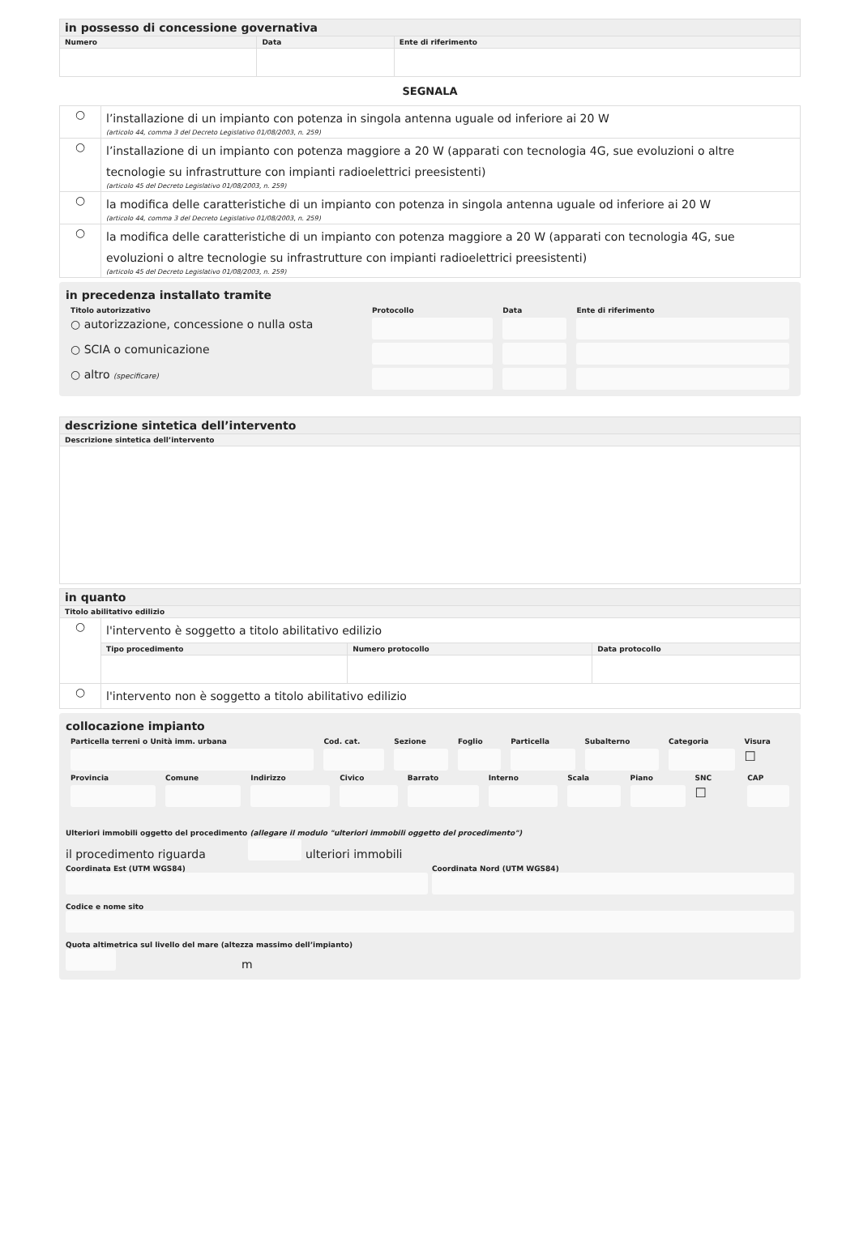| in possesso di concessione governativa | | |
| Numero | Data | Ente di riferimento |
SEGNALA
| ○ | l’installazione di un impianto con potenza in singola antenna uguale od inferiore ai 20 W (articolo 44, comma 3 del Decreto Legislativo 01/08/2003, n. 259) |
| ○ | l’installazione di un impianto con potenza maggiore a 20 W (apparati con tecnologia 4G, sue evoluzioni o altre tecnologie su infrastrutture con impianti radioelettrici preesistenti) (articolo 45 del Decreto Legislativo 01/08/2003, n. 259) |
| ○ | la modifica delle caratteristiche di un impianto con potenza in singola antenna uguale od inferiore ai 20 W (articolo 44, comma 3 del Decreto Legislativo 01/08/2003, n. 259) |
| ○ | la modifica delle caratteristiche di un impianto con potenza maggiore a 20 W (apparati con tecnologia 4G, sue evoluzioni o altre tecnologie su infrastrutture con impianti radioelettrici preesistenti) (articolo 45 del Decreto Legislativo 01/08/2003, n. 259) |
in precedenza installato tramite
| Titolo autorizzativo | Protocollo | Data | Ente di riferimento |
| ○ autorizzazione, concessione o nulla osta | | | |
| ○ SCIA o comunicazione | | | |
| ○ altro (specificare) | | | |
| descrizione sintetica dell’intervento |
| Descrizione sintetica dell’intervento |
| in quanto | | | |
| Titolo abilitativo edilizio | | | |
| ○ | l'intervento è soggetto a titolo abilitativo edilizio | | |
| | Tipo procedimento | Numero protocollo | Data protocollo |
| ○ | l'intervento non è soggetto a titolo abilitativo edilizio | | |
collocazione impianto
| Particella terreni o Unità imm. urbana | Cod. cat. | Sezione | Foglio | Particella | Subalterno | Categoria | Visura |
| | | | | | | | ☐ |
| Provincia | Comune | Indirizzo | Civico | Barrato | Interno | Scala | Piano | SNC | CAP |
| | | | | | | | | ☐ | |
Ulteriori immobili oggetto del procedimento (allegare il modulo "ulteriori immobili oggetto del procedimento")
il procedimento riguarda
ulteriori immobili
Coordinata Est (UTM WGS84)
Coordinata Nord (UTM WGS84)
Codice e nome sito
Quota altimetrica sul livello del mare (altezza massimo dell’impianto)
m